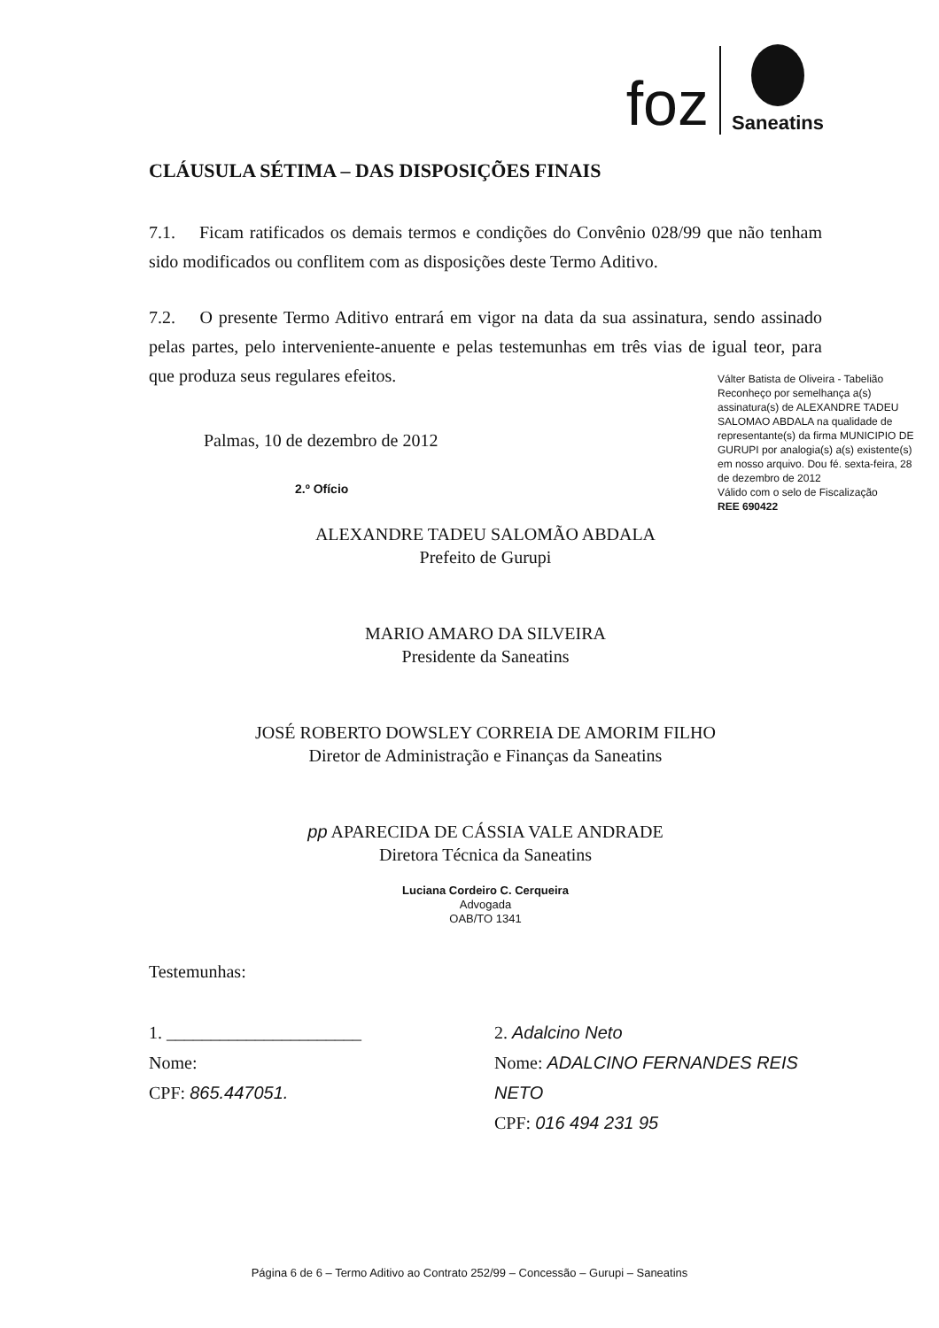foz
Saneatins
CLÁUSULA SÉTIMA – DAS DISPOSIÇÕES FINAIS
7.1. Ficam ratificados os demais termos e condições do Convênio 028/99 que não tenham sido modificados ou conflitem com as disposições deste Termo Aditivo.
7.2. O presente Termo Aditivo entrará em vigor na data da sua assinatura, sendo assinado pelas partes, pelo interveniente-anuente e pelas testemunhas em três vias de igual teor, para que produza seus regulares efeitos.
Palmas, 10 de dezembro de 2012
2.º Ofício
ALEXANDRE TADEU SALOMÃO ABDALA
Prefeito de Gurupi
MARIO AMARO DA SILVEIRA
Presidente da Saneatins
JOSÉ ROBERTO DOWSLEY CORREIA DE AMORIM FILHO
Diretor de Administração e Finanças da Saneatins
pp APARECIDA DE CÁSSIA VALE ANDRADE
Diretora Técnica da Saneatins
Luciana Cordeiro C. Cerqueira
Advogada
OAB/TO 1341
Testemunhas:
1. ______________________
Nome:
CPF: 865.447051.
2. Adalcino Neto
Nome: ADALCINO FERNANDES REIS NETO
CPF: 016 494 231 95
Válter Batista de Oliveira - Tabelião
Reconheço por semelhança a(s) assinatura(s) de ALEXANDRE TADEU SALOMAO ABDALA na qualidade de representante(s) da firma MUNICIPIO DE GURUPI por analogia(s) a(s) existente(s) em nosso arquivo. Dou fé. sexta-feira, 28 de dezembro de 2012
Válido com o selo de Fiscalização
REE 690422
Página 6 de 6 – Termo Aditivo ao Contrato 252/99 – Concessão – Gurupi – Saneatins